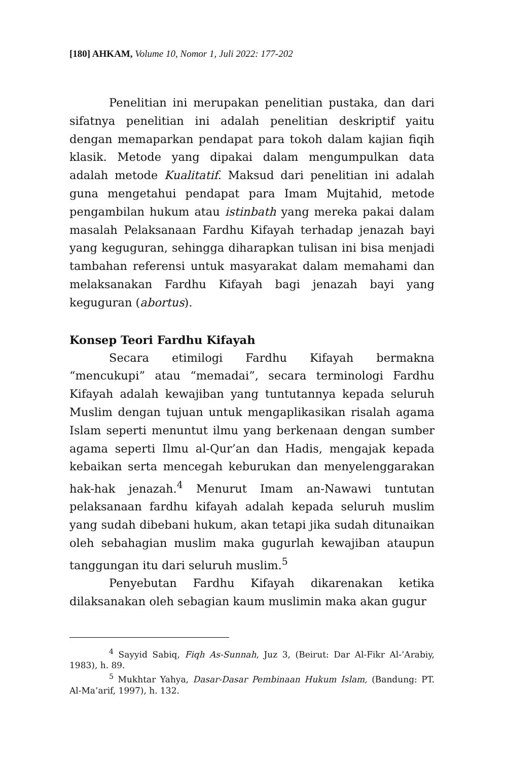[180] AHKAM, Volume 10, Nomor 1, Juli 2022: 177-202
Penelitian ini merupakan penelitian pustaka, dan dari sifatnya penelitian ini adalah penelitian deskriptif yaitu dengan memaparkan pendapat para tokoh dalam kajian fiqih klasik. Metode yang dipakai dalam mengumpulkan data adalah metode Kualitatif. Maksud dari penelitian ini adalah guna mengetahui pendapat para Imam Mujtahid, metode pengambilan hukum atau istinbath yang mereka pakai dalam masalah Pelaksanaan Fardhu Kifayah terhadap jenazah bayi yang keguguran, sehingga diharapkan tulisan ini bisa menjadi tambahan referensi untuk masyarakat dalam memahami dan melaksanakan Fardhu Kifayah bagi jenazah bayi yang keguguran (abortus).
Konsep Teori Fardhu Kifayah
Secara etimilogi Fardhu Kifayah bermakna “mencukupi” atau “memadai”, secara terminologi Fardhu Kifayah adalah kewajiban yang tuntutannya kepada seluruh Muslim dengan tujuan untuk mengaplikasikan risalah agama Islam seperti menuntut ilmu yang berkenaan dengan sumber agama seperti Ilmu al-Qur’an dan Hadis, mengajak kepada kebaikan serta mencegah keburukan dan menyelenggarakan hak-hak jenazah.<sup>4</sup> Menurut Imam an-Nawawi tuntutan pelaksanaan fardhu kifayah adalah kepada seluruh muslim yang sudah dibebani hukum, akan tetapi jika sudah ditunaikan oleh sebahagian muslim maka gugurlah kewajiban ataupun tanggungan itu dari seluruh muslim.<sup>5</sup>
Penyebutan Fardhu Kifayah dikarenakan ketika dilaksanakan oleh sebagian kaum muslimin maka akan gugur
<sup>4</sup> Sayyid Sabiq, Fiqh As-Sunnah, Juz 3, (Beirut: Dar Al-Fikr Al-’Arabiy, 1983), h. 89.
<sup>5</sup> Mukhtar Yahya, Dasar-Dasar Pembinaan Hukum Islam, (Bandung: PT. Al-Ma’arif, 1997), h. 132.